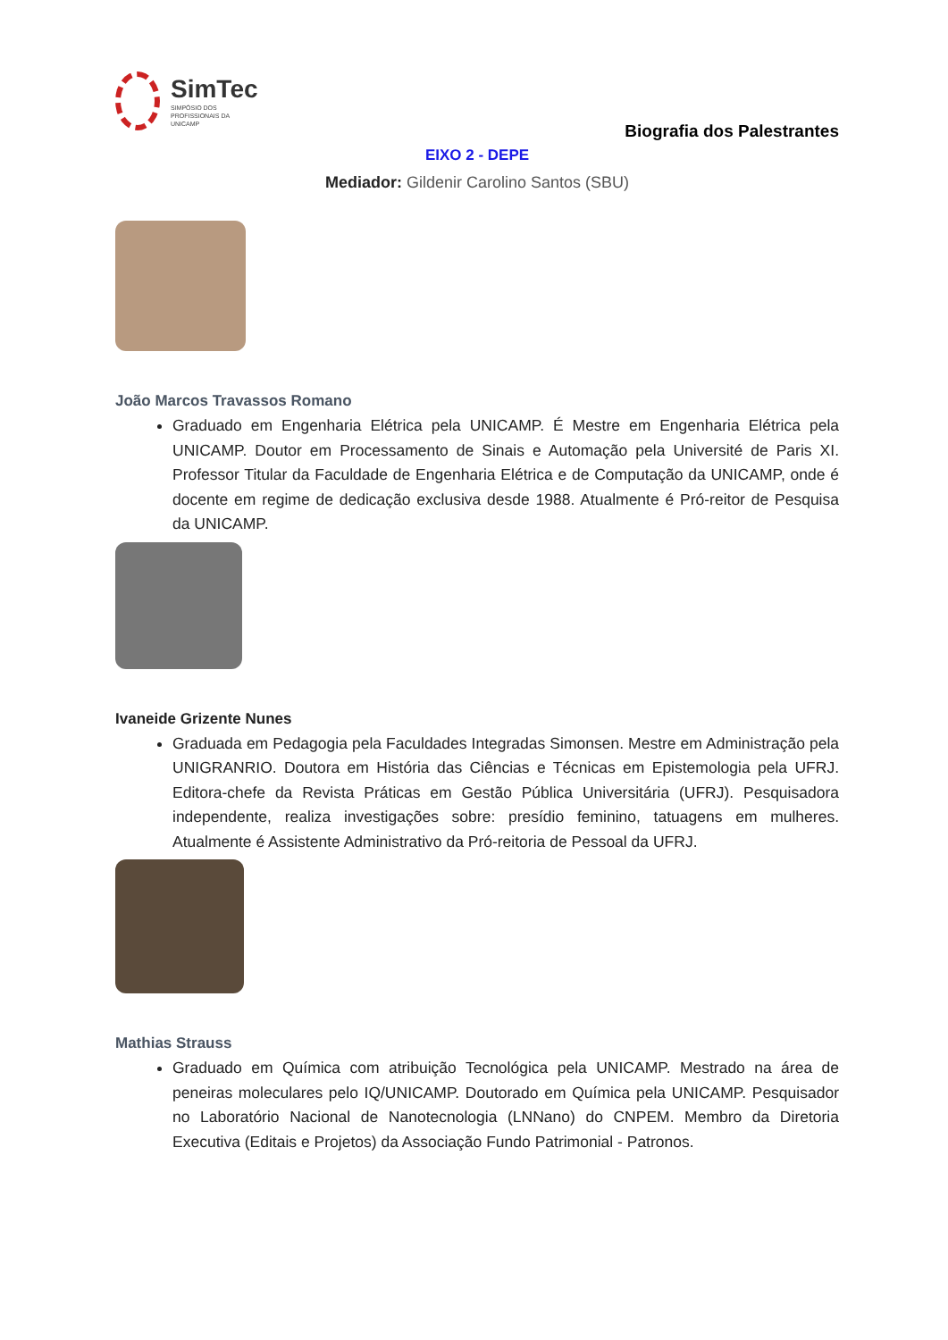SimTec
SIMPÓSIO DOS
PROFISSIONAIS DA
UNICAMP
Biografia dos Palestrantes
EIXO 2 - DEPE
Mediador: Gildenir Carolino Santos (SBU)
João Marcos Travassos Romano
Graduado em Engenharia Elétrica pela UNICAMP. É Mestre em Engenharia Elétrica pela UNICAMP. Doutor em Processamento de Sinais e Automação pela Université de Paris XI. Professor Titular da Faculdade de Engenharia Elétrica e de Computação da UNICAMP, onde é docente em regime de dedicação exclusiva desde 1988. Atualmente é Pró-reitor de Pesquisa da UNICAMP.
Ivaneide Grizente Nunes
Graduada em Pedagogia pela Faculdades Integradas Simonsen. Mestre em Administração pela UNIGRANRIO. Doutora em História das Ciências e Técnicas em Epistemologia pela UFRJ. Editora-chefe da Revista Práticas em Gestão Pública Universitária (UFRJ). Pesquisadora independente, realiza investigações sobre: presídio feminino, tatuagens em mulheres. Atualmente é Assistente Administrativo da Pró-reitoria de Pessoal da UFRJ.
Mathias Strauss
Graduado em Química com atribuição Tecnológica pela UNICAMP. Mestrado na área de peneiras moleculares pelo IQ/UNICAMP. Doutorado em Química pela UNICAMP. Pesquisador no Laboratório Nacional de Nanotecnologia (LNNano) do CNPEM. Membro da Diretoria Executiva (Editais e Projetos) da Associação Fundo Patrimonial - Patronos.